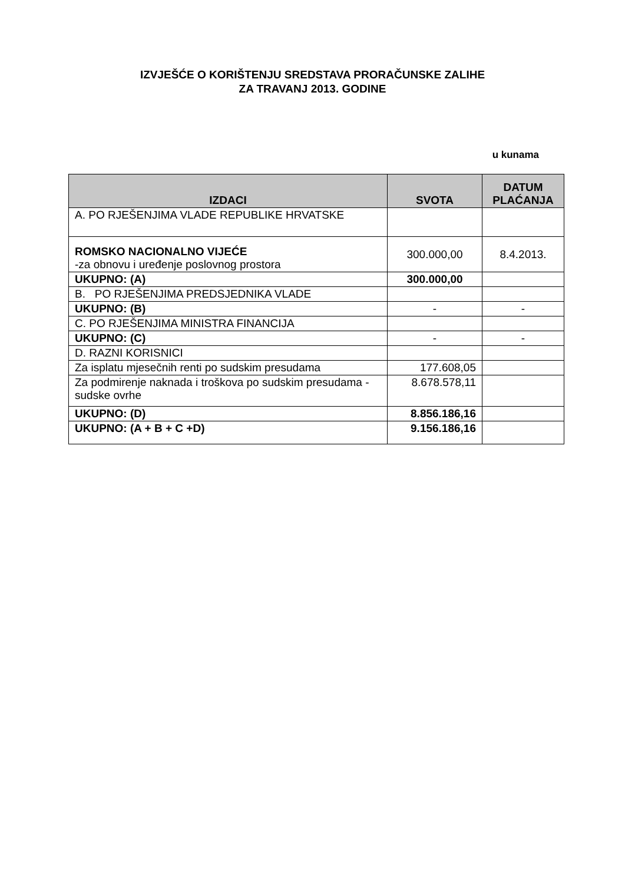IZVJEŠĆE O KORIŠTENJU SREDSTAVA PRORAČUNSKE ZALIHE
ZA TRAVANJ 2013. GODINE
u kunama
| IZDACI | SVOTA | DATUM PLAĆANJA |
| --- | --- | --- |
| A. PO RJEŠENJIMA VLADE REPUBLIKE HRVATSKE | | |
| ROMSKO NACIONALNO VIJEĆE -za obnovu i uređenje poslovnog prostora | 300.000,00 | 8.4.2013. |
| UKUPNO: (A) | 300.000,00 | |
| B. PO RJEŠENJIMA PREDSJEDNIKA VLADE | | |
| UKUPNO: (B) | - | - |
| C. PO RJEŠENJIMA MINISTRA FINANCIJA | | |
| UKUPNO: (C) | - | - |
| D. RAZNI KORISNICI | | |
| Za isplatu mjesečnih renti po sudskim presudama | 177.608,05 | |
| Za podmirenje naknada i troškova po sudskim presudama - sudske ovrhe | 8.678.578,11 | |
| UKUPNO: (D) | 8.856.186,16 | |
| UKUPNO: (A + B + C +D) | 9.156.186,16 | |